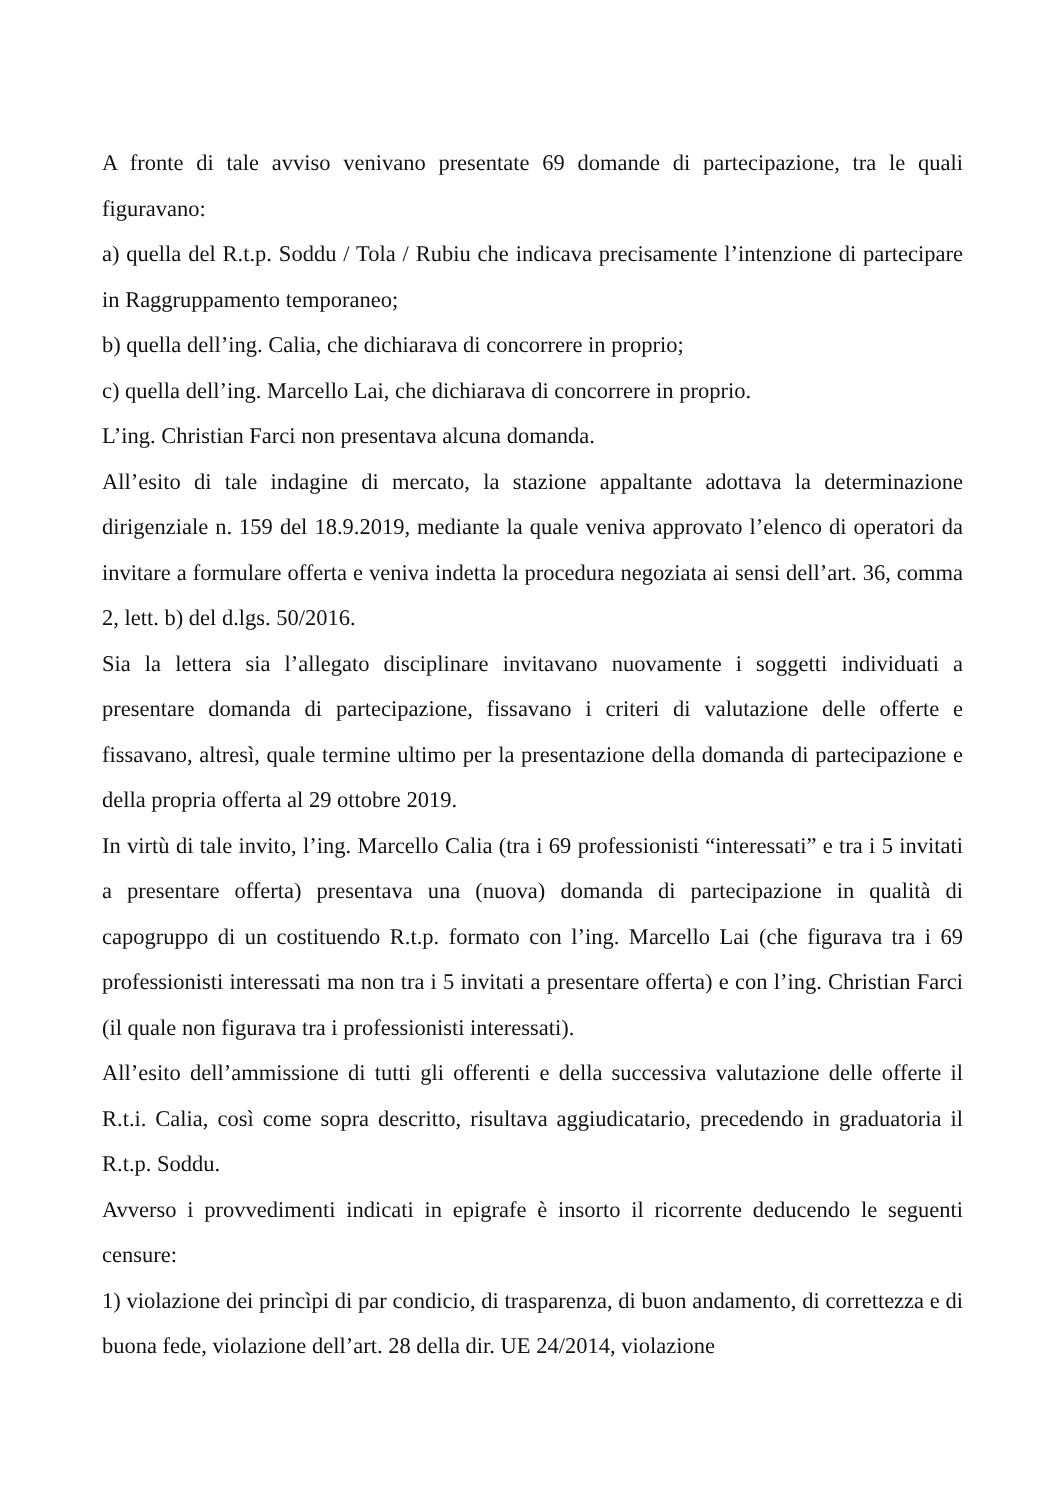A fronte di tale avviso venivano presentate 69 domande di partecipazione, tra le quali figuravano:
a) quella del R.t.p. Soddu / Tola / Rubiu che indicava precisamente l’intenzione di partecipare in Raggruppamento temporaneo;
b) quella dell’ing. Calia, che dichiarava di concorrere in proprio;
c) quella dell’ing. Marcello Lai, che dichiarava di concorrere in proprio.
L’ing. Christian Farci non presentava alcuna domanda.
All’esito di tale indagine di mercato, la stazione appaltante adottava la determinazione dirigenziale n. 159 del 18.9.2019, mediante la quale veniva approvato l’elenco di operatori da invitare a formulare offerta e veniva indetta la procedura negoziata ai sensi dell’art. 36, comma 2, lett. b) del d.lgs. 50/2016.
Sia la lettera sia l’allegato disciplinare invitavano nuovamente i soggetti individuati a presentare domanda di partecipazione, fissavano i criteri di valutazione delle offerte e fissavano, altresì, quale termine ultimo per la presentazione della domanda di partecipazione e della propria offerta al 29 ottobre 2019.
In virtù di tale invito, l’ing. Marcello Calia (tra i 69 professionisti “interessati” e tra i 5 invitati a presentare offerta) presentava una (nuova) domanda di partecipazione in qualità di capogruppo di un costituendo R.t.p. formato con l’ing. Marcello Lai (che figurava tra i 69 professionisti interessati ma non tra i 5 invitati a presentare offerta) e con l’ing. Christian Farci (il quale non figurava tra i professionisti interessati).
All’esito dell’ammissione di tutti gli offerenti e della successiva valutazione delle offerte il R.t.i. Calia, così come sopra descritto, risultava aggiudicatario, precedendo in graduatoria il R.t.p. Soddu.
Avverso i provvedimenti indicati in epigrafe è insorto il ricorrente deducendo le seguenti censure:
1) violazione dei princìpi di par condicio, di trasparenza, di buon andamento, di correttezza e di buona fede, violazione dell’art. 28 della dir. UE 24/2014, violazione